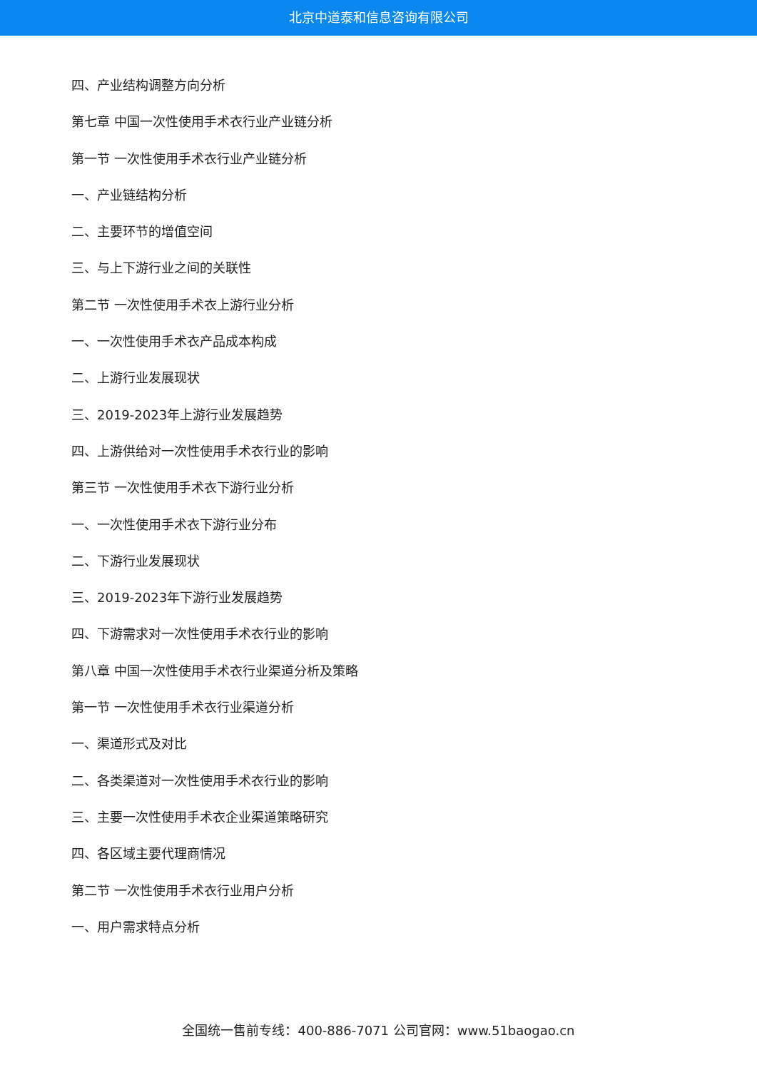北京中道泰和信息咨询有限公司
四、产业结构调整方向分析
第七章 中国一次性使用手术衣行业产业链分析
第一节 一次性使用手术衣行业产业链分析
一、产业链结构分析
二、主要环节的增值空间
三、与上下游行业之间的关联性
第二节 一次性使用手术衣上游行业分析
一、一次性使用手术衣产品成本构成
二、上游行业发展现状
三、2019-2023年上游行业发展趋势
四、上游供给对一次性使用手术衣行业的影响
第三节 一次性使用手术衣下游行业分析
一、一次性使用手术衣下游行业分布
二、下游行业发展现状
三、2019-2023年下游行业发展趋势
四、下游需求对一次性使用手术衣行业的影响
第八章 中国一次性使用手术衣行业渠道分析及策略
第一节 一次性使用手术衣行业渠道分析
一、渠道形式及对比
二、各类渠道对一次性使用手术衣行业的影响
三、主要一次性使用手术衣企业渠道策略研究
四、各区域主要代理商情况
第二节 一次性使用手术衣行业用户分析
一、用户需求特点分析
全国统一售前专线：400-886-7071 公司官网：www.51baogao.cn